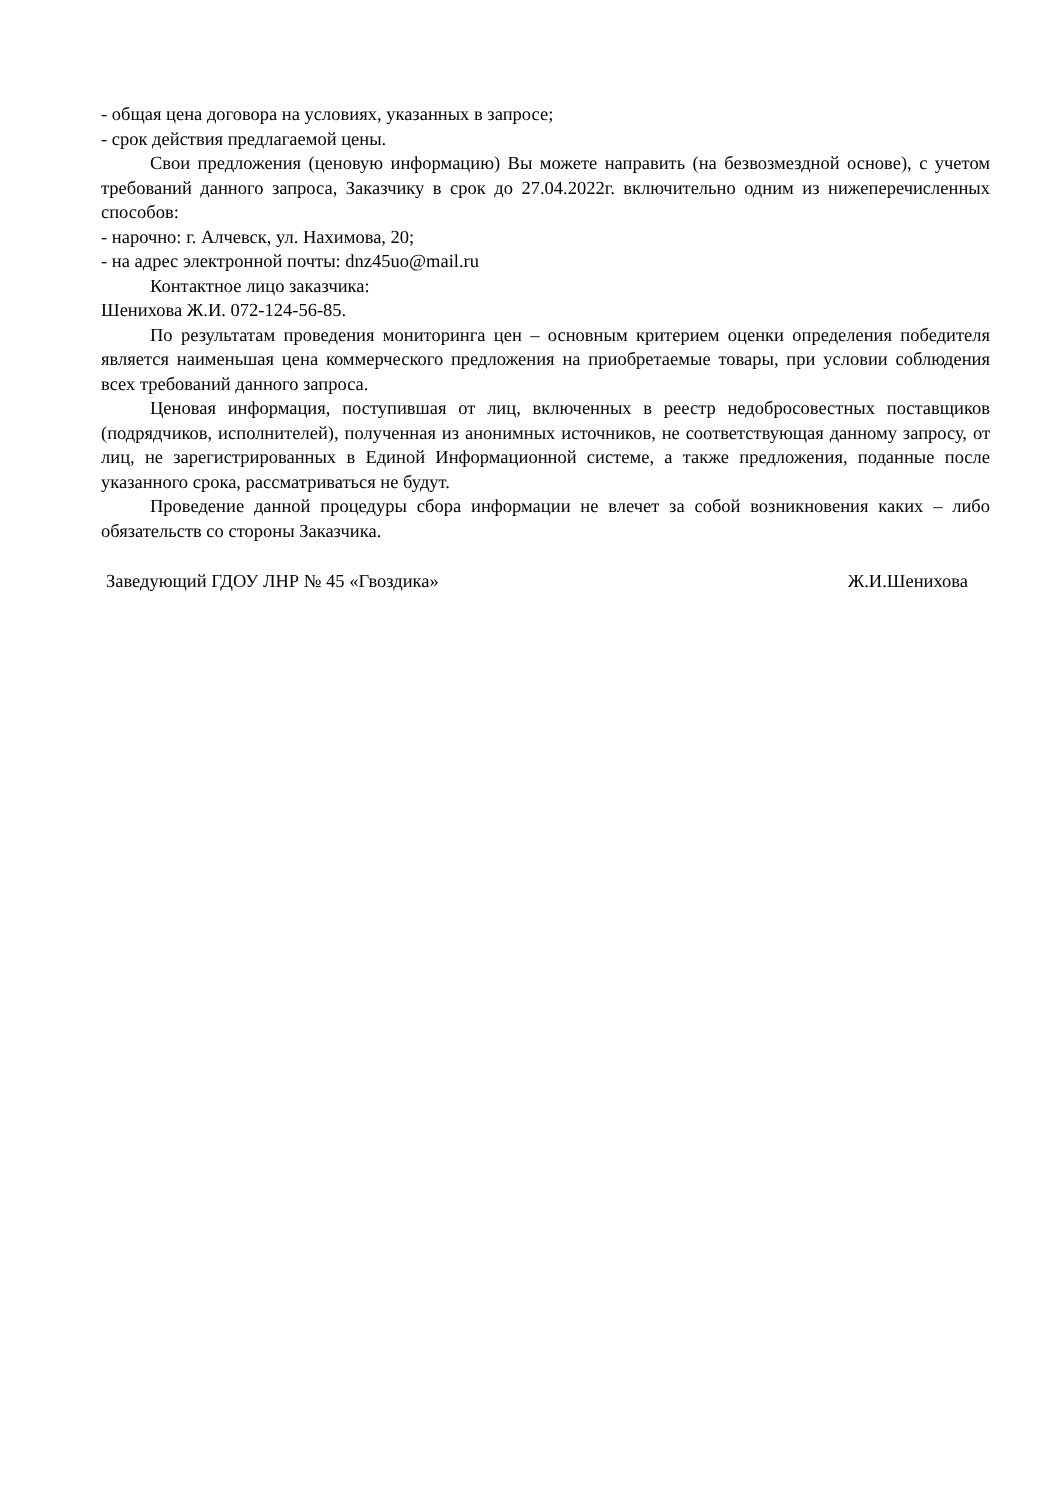- общая цена договора на условиях, указанных в запросе;
- срок действия предлагаемой цены.
Свои предложения (ценовую информацию) Вы можете направить (на безвозмездной основе), с учетом требований данного запроса, Заказчику в срок до 27.04.2022г. включительно одним из нижеперечисленных способов:
- нарочно: г. Алчевск, ул. Нахимова, 20;
- на адрес электронной почты: dnz45uo@mail.ru
Контактное лицо заказчика:
Шенихова Ж.И. 072-124-56-85.
По результатам проведения мониторинга цен – основным критерием оценки определения победителя является наименьшая цена коммерческого предложения на приобретаемые товары, при условии соблюдения всех требований данного запроса.
Ценовая информация, поступившая от лиц, включенных в реестр недобросовестных поставщиков (подрядчиков, исполнителей), полученная из анонимных источников, не соответствующая данному запросу, от лиц, не зарегистрированных в Единой Информационной системе, а также предложения, поданные после указанного срока, рассматриваться не будут.
Проведение данной процедуры сбора информации не влечет за собой возникновения каких – либо обязательств со стороны Заказчика.
Заведующий ГДОУ ЛНР № 45 «Гвоздика» Ж.И.Шенихова